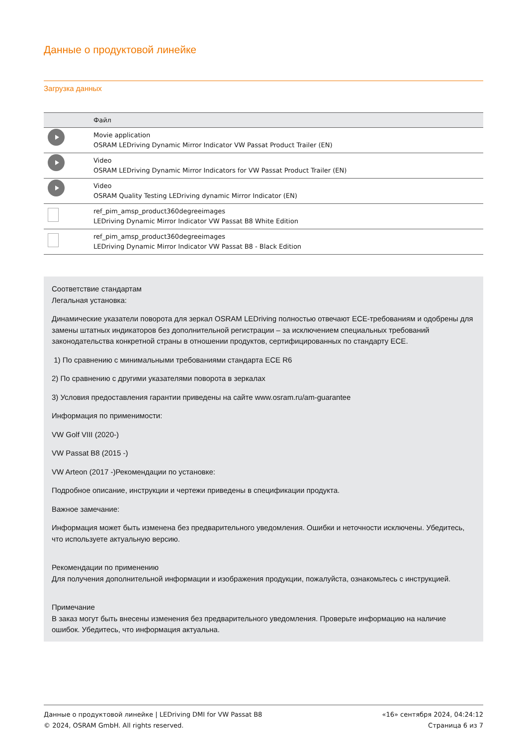Данные о продуктовой линейке
Загрузка данных
| | Файл |
| --- | --- |
| | Movie application OSRAM LEDriving Dynamic Mirror Indicator VW Passat Product Trailer (EN) |
| | Video OSRAM LEDriving Dynamic Mirror Indicators for VW Passat Product Trailer (EN) |
| | Video OSRAM Quality Testing LEDriving dynamic Mirror Indicator (EN) |
| | ref_pim_amsp_product360degreeimages LEDriving Dynamic Mirror Indicator VW Passat B8 White Edition |
| | ref_pim_amsp_product360degreeimages LEDriving Dynamic Mirror Indicator VW Passat B8 - Black Edition |
Соответствие стандартам
Легальная установка:
Динамические указатели поворота для зеркал OSRAM LEDriving полностью отвечают ECE-требованиям и одобрены для замены штатных индикаторов без дополнительной регистрации – за исключением специальных требований законодательства конкретной страны в отношении продуктов, сертифицированных по стандарту ECE.
1) По сравнению с минимальными требованиями стандарта ECE R6
2) По сравнению с другими указателями поворота в зеркалах
3) Условия предоставления гарантии приведены на сайте www.osram.ru/am-guarantee
Информация по применимости:
VW Golf VIII (2020-)
VW Passat B8 (2015 -)
VW Arteon (2017 -)Рекомендации по установке:
Подробное описание, инструкции и чертежи приведены в спецификации продукта.
Важное замечание:
Информация может быть изменена без предварительного уведомления. Ошибки и неточности исключены. Убедитесь, что используете актуальную версию.
Рекомендации по применению
Для получения дополнительной информации и изображения продукции, пожалуйста, ознакомьтесь с инструкцией.
Примечание
В заказ могут быть внесены изменения без предварительного уведомления. Проверьте информацию на наличие ошибок. Убедитесь, что информация актуальна.
Данные о продуктовой линейке | LEDriving DMI for VW Passat B8
© 2024, OSRAM GmbH. All rights reserved.
«16» сентября 2024, 04:24:12
Страница 6 из 7